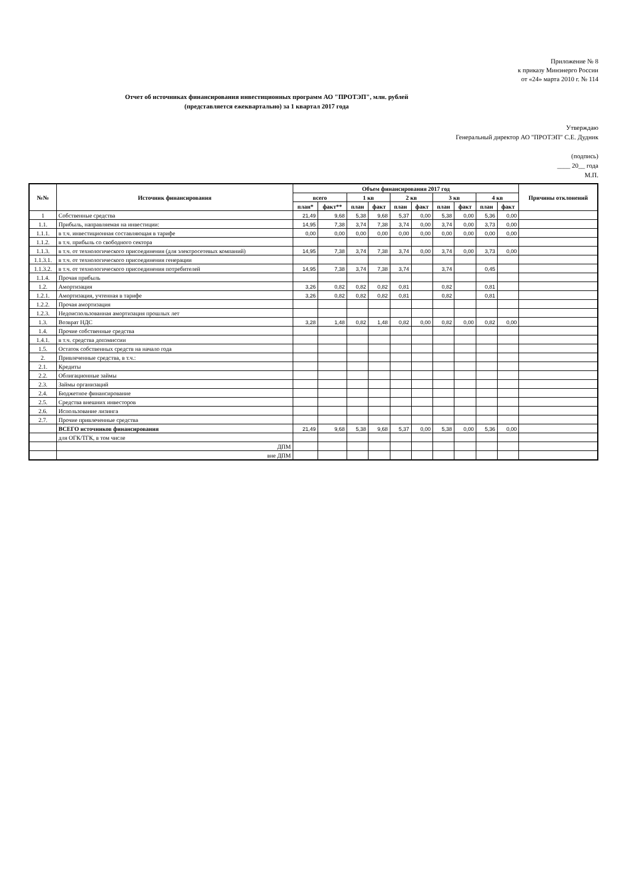Приложение № 8
к приказу Минэнерго России
от «24» марта 2010 г. № 114
Отчет об источниках финансирования инвестиционных программ АО "ПРОТЭП", млн. рублей
(представляется ежеквартально) за 1 квартал 2017 года
Утверждаю
Генеральный директор АО "ПРОТЭП" С.Е. Дудник
(подпись)
____ 20__ года
М.П.
| №№ | Источник финансирования | Объем финансирования 2017 год | | | | | | | | | | Причины отклонений |
| --- | --- | --- | --- | --- | --- | --- | --- | --- | --- | --- | --- | --- |
| | | всего | | 1 кв | | 2 кв | | 3 кв | | 4 кв | | |
| | | план* | факт** | план | факт | план | факт | план | факт | план | факт | |
| 1 | Собственные средства | 21,49 | 9,68 | 5,38 | 9,68 | 5,37 | 0,00 | 5,38 | 0,00 | 5,36 | 0,00 | |
| 1.1. | Прибыль, направляемая на инвестиции: | 14,95 | 7,38 | 3,74 | 7,38 | 3,74 | 0,00 | 3,74 | 0,00 | 3,73 | 0,00 | |
| 1.1.1. | в т.ч. инвестиционная составляющая в тарифе | 0,00 | 0,00 | 0,00 | 0,00 | 0,00 | 0,00 | 0,00 | 0,00 | 0,00 | 0,00 | |
| 1.1.2. | в т.ч. прибыль со свободного сектора | | | | | | | | | | | |
| 1.1.3. | в т.ч. от технологического присоединения (для электросетевых компаний) | 14,95 | 7,38 | 3,74 | 7,38 | 3,74 | 0,00 | 3,74 | 0,00 | 3,73 | 0,00 | |
| 1.1.3.1. | в т.ч. от технологического присоединения генерации | | | | | | | | | | | |
| 1.1.3.2. | в т.ч. от технологического присоединения потребителей | 14,95 | 7,38 | 3,74 | 7,38 | 3,74 | | 3,74 | | 0,45 | | |
| 1.1.4. | Прочая прибыль | | | | | | | | | | | |
| 1.2. | Амортизация | 3,26 | 0,82 | 0,82 | 0,82 | 0,81 | | 0,82 | | 0,81 | | |
| 1.2.1. | Амортизация, учтенная в тарифе | 3,26 | 0,82 | 0,82 | 0,82 | 0,81 | | 0,82 | | 0,81 | | |
| 1.2.2. | Прочая амортизация | | | | | | | | | | | |
| 1.2.3. | Недоиспользованная амортизация прошлых лет | | | | | | | | | | | |
| 1.3. | Возврат НДС | 3,28 | 1,48 | 0,82 | 1,48 | 0,82 | 0,00 | 0,82 | 0,00 | 0,82 | 0,00 | |
| 1.4. | Прочие собственные средства | | | | | | | | | | | |
| 1.4.1. | в т.ч. средства допэмиссии | | | | | | | | | | | |
| 1.5. | Остаток собственных средств на начало года | | | | | | | | | | | |
| 2. | Привлеченные средства, в т.ч.: | | | | | | | | | | | |
| 2.1. | Кредиты | | | | | | | | | | | |
| 2.2. | Облигационные займы | | | | | | | | | | | |
| 2.3. | Займы организаций | | | | | | | | | | | |
| 2.4. | Бюджетное финансирование | | | | | | | | | | | |
| 2.5. | Средства внешних инвесторов | | | | | | | | | | | |
| 2.6. | Использование лизинга | | | | | | | | | | | |
| 2.7. | Прочие привлеченные средства | | | | | | | | | | | |
| | ВСЕГО источников финансирования | 21,49 | 9,68 | 5,38 | 9,68 | 5,37 | 0,00 | 5,38 | 0,00 | 5,36 | 0,00 | |
| | для ОГК/ТГК, в том числе | | | | | | | | | | | |
| | ДПМ | | | | | | | | | | | |
| | вне ДПМ | | | | | | | | | | | |